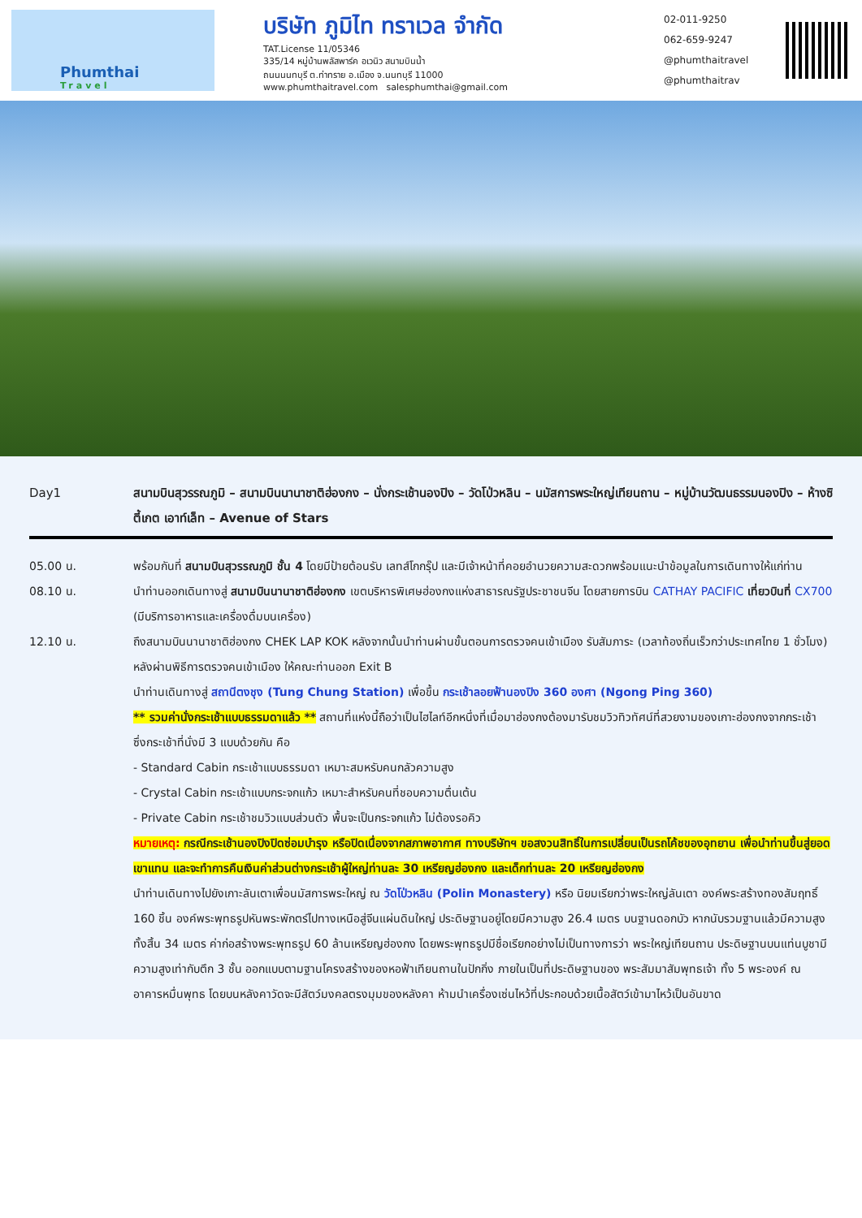Phumthai
Travel
บริษัท ภูมิไท ทราเวล จำกัด
TAT.License 11/05346
335/14 หมู่บ้านพลัสพาร์ค อเวนิว สนามบินน้ำ
ถนนนนทบุรี ต.ท่าทราย อ.เมือง จ.นนทบุรี 11000
www.phumthaitravel.com salesphumthai@gmail.com
02-011-9250
062-659-9247
@phumthaitravel
@phumthaitrav
Day1 สนามบินสุวรรณภูมิ – สนามบินนานาชาติฮ่องกง – นั่งกระเช้านองปิง – วัดโป่วหลิน – นมัสการพระใหญ่เทียนถาน – หมู่บ้านวัฒนธรรมนองปิง – ห้างซิตี้เกต เอาท์เล็ท – Avenue of Stars
05.00 น. พร้อมกันที่ สนามบินสุวรรณภูมิ ชั้น 4 โดยมีป้ายต้อนรับ เลทส์โกกรุ๊ป และมีเจ้าหน้าที่คอยอำนวยความสะดวกพร้อมแนะนำข้อมูลในการเดินทางให้แก่ท่าน
08.10 น. นำท่านออกเดินทางสู่ สนามบินนานาชาติฮ่องกง เขตบริหารพิเศษฮ่องกงแห่งสาธารณรัฐประชาชนจีน โดยสายการบิน CATHAY PACIFIC เที่ยวบินที่ CX700 (มีบริการอาหารและเครื่องดื่มบนเครื่อง)
12.10 น. ถึงสนามบินนานาชาติฮ่องกง CHEK LAP KOK หลังจากนั้นนำท่านผ่านขั้นตอนการตรวจคนเข้าเมือง รับสัมภาระ (เวลาท้องถิ่นเร็วกว่าประเทศไทย 1 ชั่วโมง) หลังผ่านพิธีการตรวจคนเข้าเมือง ให้คณะท่านออก Exit B
นำท่านเดินทางสู่ สถานีตงชุง (Tung Chung Station) เพื่อขึ้น กระเช้าลอยฟ้านองปิง 360 องศา (Ngong Ping 360)
** รวมค่านั่งกระเช้าแบบธรรมดาแล้ว ** สถานที่แห่งนี้ถือว่าเป็นไฮไลท์อีกหนึ่งที่เมื่อมาฮ่องกงต้องมารับชมวิวทิวทัศน์ที่สวยงามของเกาะฮ่องกงจากกระเช้า ซึ่งกระเช้าที่นั่งมี 3 แบบด้วยกัน คือ
- Standard Cabin กระเช้าแบบธรรมดา เหมาะสมหรับคนกลัวความสูง
- Crystal Cabin กระเช้าแบบกระจกแก้ว เหมาะสำหรับคนที่ชอบความตื่นเต้น
- Private Cabin กระเช้าชมวิวแบบส่วนตัว พื้นจะเป็นกระจกแก้ว ไม่ต้องรอคิว
หมายเหตุ: กรณีกระเช้านองปิงปิดซ่อมบำรุง หรือปิดเนื่องจากสภาพอากาศ ทางบริษัทฯ ขอสงวนสิทธิ์ในการเปลี่ยนเป็นรถโค้ชของอุทยาน เพื่อนำท่านขึ้นสู่ยอดเขาแทน และจะทำการคืนเงินค่าส่วนต่างกระเช้าผู้ใหญ่ท่านละ 30 เหรียญฮ่องกง และเด็กท่านละ 20 เหรียญฮ่องกง
นำท่านเดินทางไปยังเกาะลันเตาเพื่อนมัสการพระใหญ่ ณ วัดโป่วหลิน (Polin Monastery) หรือ นิยมเรียกว่าพระใหญ่ลันเตา องค์พระสร้างทองสัมฤทธิ์ 160 ชิ้น องค์พระพุทธรูปหันพระพักตร์ไปทางเหนือสู่จีนแผ่นดินใหญ่ ประดิษฐานอยู่โดยมีความสูง 26.4 เมตร บนฐานดอกบัว หากนับรวมฐานแล้วมีความสูงทั้งสิ้น 34 เมตร ค่าก่อสร้างพระพุทธรูป 60 ล้านเหรียญฮ่องกง โดยพระพุทธรูปมีชื่อเรียกอย่างไม่เป็นทางการว่า พระใหญ่เทียนถาน ประดิษฐานบนแท่นบูชามีความสูงเท่ากับตึก 3 ชั้น ออกแบบตามฐานโครงสร้างของหอฟ้าเทียนถานในปักกิ่ง ภายในเป็นที่ประดิษฐานของ พระสัมมาสัมพุทธเจ้า ทั้ง 5 พระองค์ ณ อาคารหมื่นพุทธ โดยบนหลังคาวัดจะมีสัตว์มงคลตรงมุมของหลังคา ห้ามนำเครื่องเซ่นไหว้ที่ประกอบด้วยเนื้อสัตว์เข้ามาไหว้เป็นอันขาด